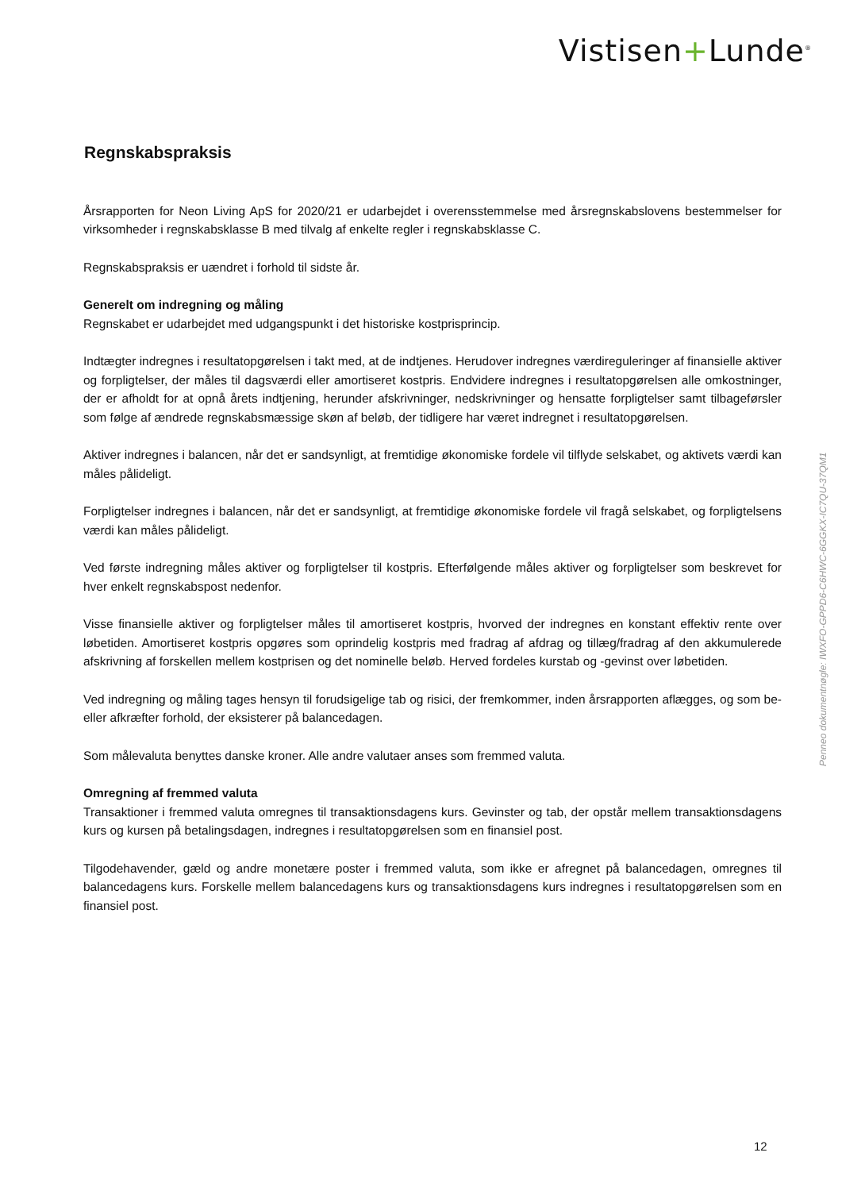Vistisen+Lunde<sup>®</sup>
Regnskabspraksis
Årsrapporten for Neon Living ApS for 2020/21 er udarbejdet i overensstemmelse med årsregnskabslovens bestemmelser for virksomheder i regnskabsklasse B med tilvalg af enkelte regler i regnskabsklasse C.
Regnskabspraksis er uændret i forhold til sidste år.
Generelt om indregning og måling
Regnskabet er udarbejdet med udgangspunkt i det historiske kostprisprincip.
Indtægter indregnes i resultatopgørelsen i takt med, at de indtjenes. Herudover indregnes værdireguleringer af finansielle aktiver og forpligtelser, der måles til dagsværdi eller amortiseret kostpris. Endvidere indregnes i resultatopgørelsen alle omkostninger, der er afholdt for at opnå årets indtjening, herunder afskrivninger, nedskrivninger og hensatte forpligtelser samt tilbageførsler som følge af ændrede regnskabsmæssige skøn af beløb, der tidligere har været indregnet i resultatopgørelsen.
Aktiver indregnes i balancen, når det er sandsynligt, at fremtidige økonomiske fordele vil tilflyde selskabet, og aktivets værdi kan måles pålideligt.
Forpligtelser indregnes i balancen, når det er sandsynligt, at fremtidige økonomiske fordele vil fragå selskabet, og forpligtelsens værdi kan måles pålideligt.
Ved første indregning måles aktiver og forpligtelser til kostpris. Efterfølgende måles aktiver og forpligtelser som beskrevet for hver enkelt regnskabspost nedenfor.
Visse finansielle aktiver og forpligtelser måles til amortiseret kostpris, hvorved der indregnes en konstant effektiv rente over løbetiden. Amortiseret kostpris opgøres som oprindelig kostpris med fradrag af afdrag og tillæg/fradrag af den akkumulerede afskrivning af forskellen mellem kostprisen og det nominelle beløb. Herved fordeles kurstab og -gevinst over løbetiden.
Ved indregning og måling tages hensyn til forudsigelige tab og risici, der fremkommer, inden årsrapporten aflægges, og som be- eller afkræfter forhold, der eksisterer på balancedagen.
Som målevaluta benyttes danske kroner. Alle andre valutaer anses som fremmed valuta.
Omregning af fremmed valuta
Transaktioner i fremmed valuta omregnes til transaktionsdagens kurs. Gevinster og tab, der opstår mellem transaktionsdagens kurs og kursen på betalingsdagen, indregnes i resultatopgørelsen som en finansiel post.
Tilgodehavender, gæld og andre monetære poster i fremmed valuta, som ikke er afregnet på balancedagen, omregnes til balancedagens kurs. Forskelle mellem balancedagens kurs og transaktionsdagens kurs indregnes i resultatopgørelsen som en finansiel post.
Penneo dokumentnøgle: IWXFO-GPPD6-C6HWC-6GGKX-IC7QU-37QM1
12